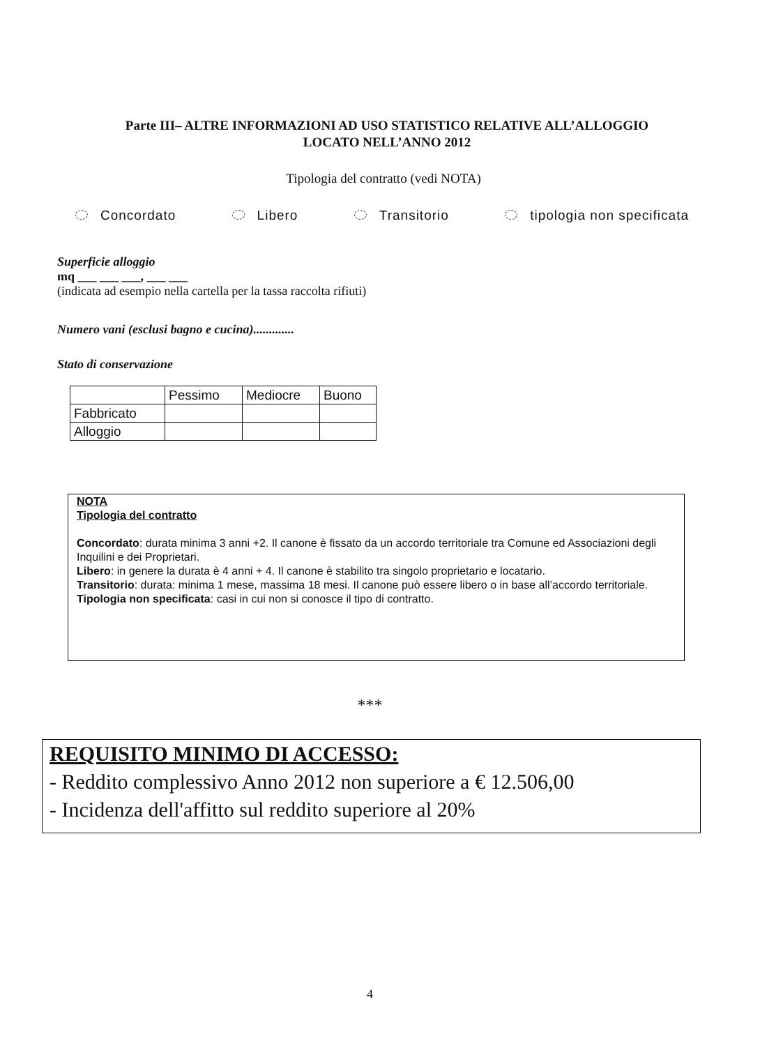Parte III– ALTRE INFORMAZIONI AD USO STATISTICO RELATIVE ALL’ALLOGGIO
LOCATO NELL’ANNO 2012
Tipologia del contratto (vedi NOTA)
Concordato Libero Transitorio tipologia non specificata
Superficie alloggio
mq ___ ___ ___, ___ ___
(indicata ad esempio nella cartella per la tassa raccolta rifiuti)
Numero vani (esclusi bagno e cucina).............
Stato di conservazione
| | Pessimo | Mediocre | Buono |
| Fabbricato | | | |
| Alloggio | | | |
NOTA
Tipologia del contratto
Concordato: durata minima 3 anni +2. Il canone è fissato da un accordo territoriale tra Comune ed Associazioni degli Inquilini e dei Proprietari.
Libero: in genere la durata è 4 anni + 4. Il canone è stabilito tra singolo proprietario e locatario.
Transitorio: durata: minima 1 mese, massima 18 mesi. Il canone può essere libero o in base all’accordo territoriale.
Tipologia non specificata: casi in cui non si conosce il tipo di contratto.
***
REQUISITO MINIMO DI ACCESSO:
- Reddito complessivo Anno 2012 non superiore a € 12.506,00
- Incidenza dell'affitto sul reddito superiore al 20%
4